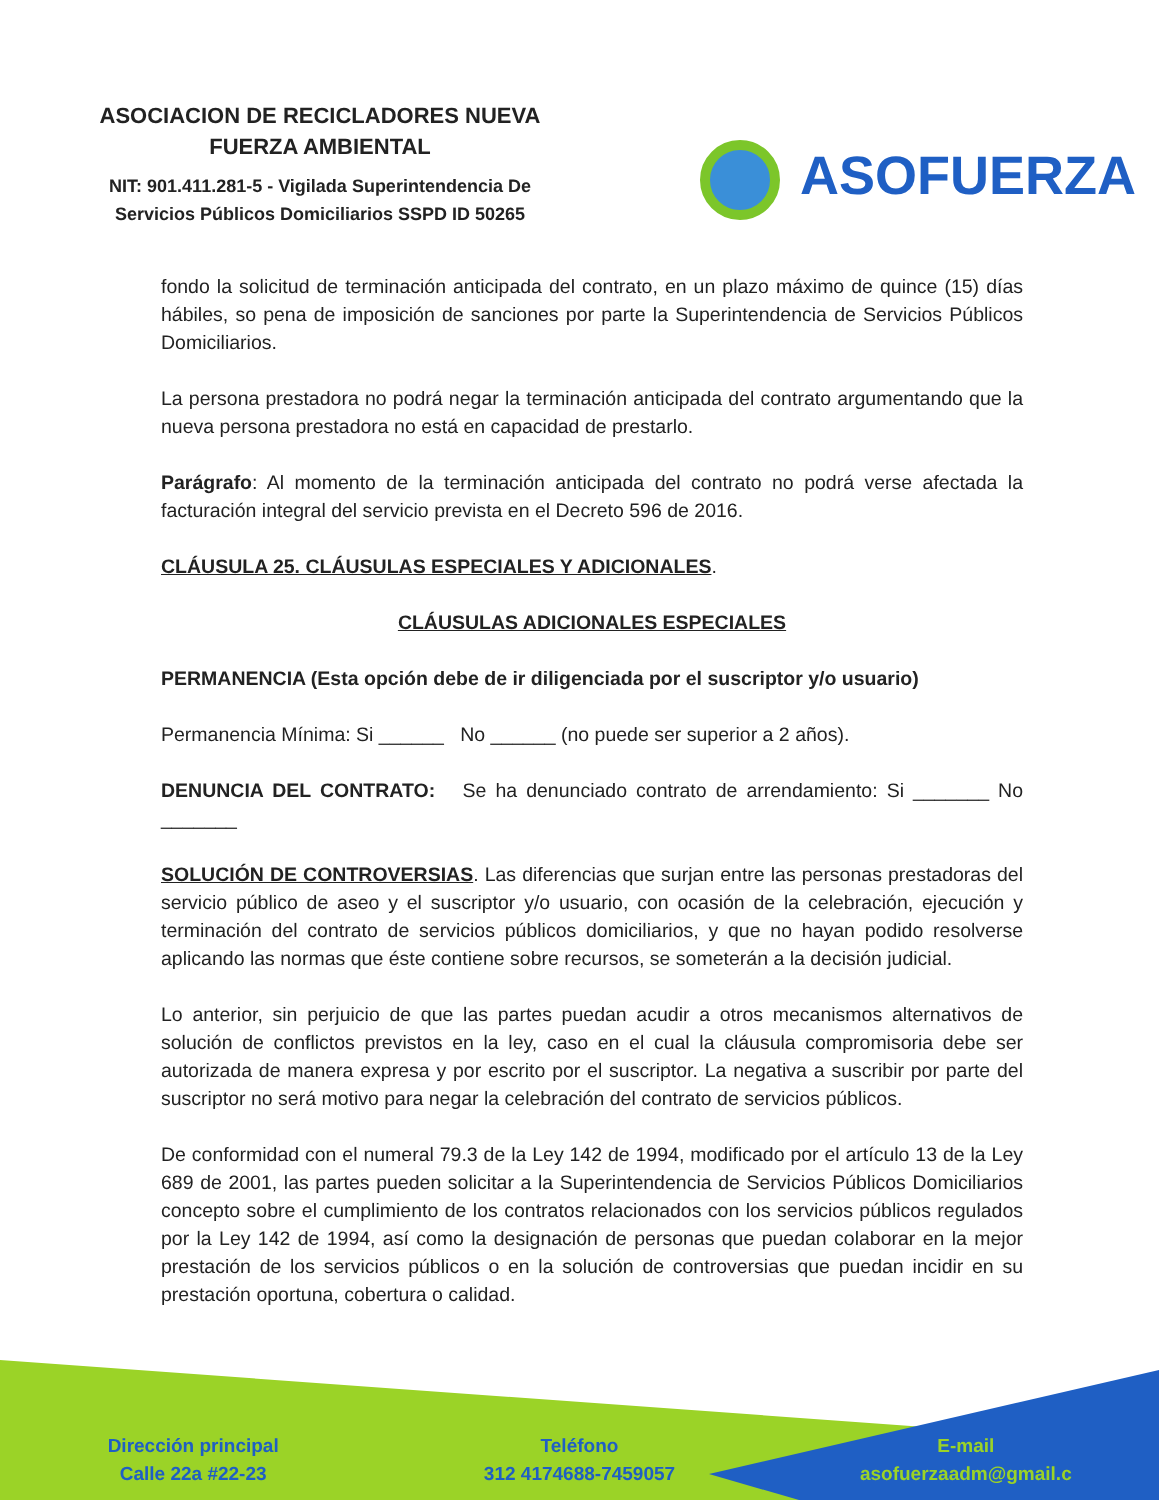ASOCIACION DE RECICLADORES NUEVA
FUERZA AMBIENTAL
NIT: 901.411.281-5 - Vigilada Superintendencia De
Servicios Públicos Domiciliarios SSPD ID 50265
ASOFUERZA
fondo la solicitud de terminación anticipada del contrato, en un plazo máximo de quince (15) días hábiles, so pena de imposición de sanciones por parte la Superintendencia de Servicios Públicos Domiciliarios.
La persona prestadora no podrá negar la terminación anticipada del contrato argumentando que la nueva persona prestadora no está en capacidad de prestarlo.
Parágrafo: Al momento de la terminación anticipada del contrato no podrá verse afectada la facturación integral del servicio prevista en el Decreto 596 de 2016.
CLÁUSULA 25. CLÁUSULAS ESPECIALES Y ADICIONALES.
CLÁUSULAS ADICIONALES ESPECIALES
PERMANENCIA (Esta opción debe de ir diligenciada por el suscriptor y/o usuario)
Permanencia Mínima: Si ______ No ______ (no puede ser superior a 2 años).
DENUNCIA DEL CONTRATO: Se ha denunciado contrato de arrendamiento: Si _______ No _______
SOLUCIÓN DE CONTROVERSIAS. Las diferencias que surjan entre las personas prestadoras del servicio público de aseo y el suscriptor y/o usuario, con ocasión de la celebración, ejecución y terminación del contrato de servicios públicos domiciliarios, y que no hayan podido resolverse aplicando las normas que éste contiene sobre recursos, se someterán a la decisión judicial.
Lo anterior, sin perjuicio de que las partes puedan acudir a otros mecanismos alternativos de solución de conflictos previstos en la ley, caso en el cual la cláusula compromisoria debe ser autorizada de manera expresa y por escrito por el suscriptor. La negativa a suscribir por parte del suscriptor no será motivo para negar la celebración del contrato de servicios públicos.
De conformidad con el numeral 79.3 de la Ley 142 de 1994, modificado por el artículo 13 de la Ley 689 de 2001, las partes pueden solicitar a la Superintendencia de Servicios Públicos Domiciliarios concepto sobre el cumplimiento de los contratos relacionados con los servicios públicos regulados por la Ley 142 de 1994, así como la designación de personas que puedan colaborar en la mejor prestación de los servicios públicos o en la solución de controversias que puedan incidir en su prestación oportuna, cobertura o calidad.
Dirección principal
Calle 22a #22-23
Teléfono
312 4174688-7459057
E-mail
asofuerzaadm@gmail.c